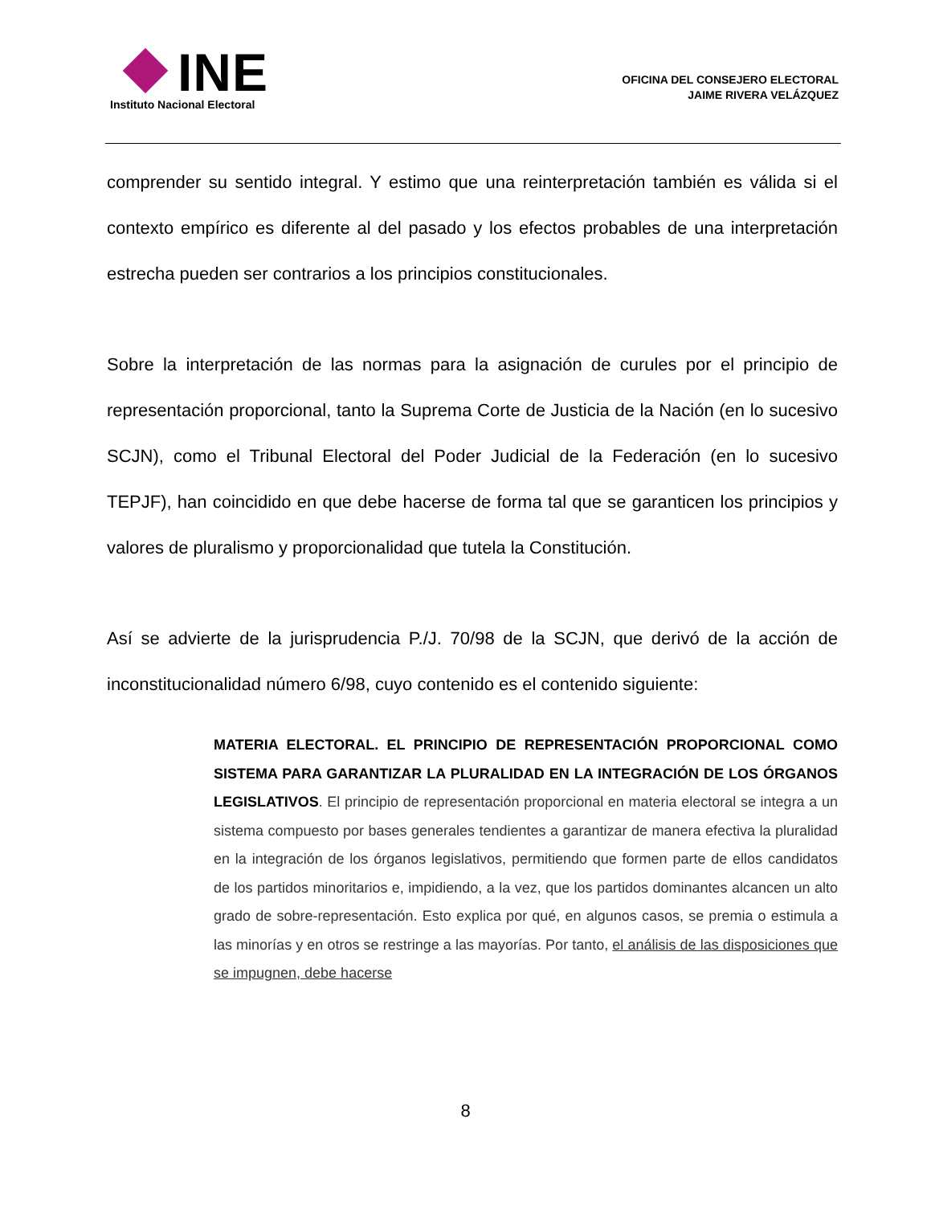INE
Instituto Nacional Electoral
OFICINA DEL CONSEJERO ELECTORAL
JAIME RIVERA VELÁZQUEZ
comprender su sentido integral. Y estimo que una reinterpretación también es válida si el contexto empírico es diferente al del pasado y los efectos probables de una interpretación estrecha pueden ser contrarios a los principios constitucionales.
Sobre la interpretación de las normas para la asignación de curules por el principio de representación proporcional, tanto la Suprema Corte de Justicia de la Nación (en lo sucesivo SCJN), como el Tribunal Electoral del Poder Judicial de la Federación (en lo sucesivo TEPJF), han coincidido en que debe hacerse de forma tal que se garanticen los principios y valores de pluralismo y proporcionalidad que tutela la Constitución.
Así se advierte de la jurisprudencia P./J. 70/98 de la SCJN, que derivó de la acción de inconstitucionalidad número 6/98, cuyo contenido es el contenido siguiente:
MATERIA ELECTORAL. EL PRINCIPIO DE REPRESENTACIÓN PROPORCIONAL COMO SISTEMA PARA GARANTIZAR LA PLURALIDAD EN LA INTEGRACIÓN DE LOS ÓRGANOS LEGISLATIVOS. El principio de representación proporcional en materia electoral se integra a un sistema compuesto por bases generales tendientes a garantizar de manera efectiva la pluralidad en la integración de los órganos legislativos, permitiendo que formen parte de ellos candidatos de los partidos minoritarios e, impidiendo, a la vez, que los partidos dominantes alcancen un alto grado de sobre-representación. Esto explica por qué, en algunos casos, se premia o estimula a las minorías y en otros se restringe a las mayorías. Por tanto, el análisis de las disposiciones que se impugnen, debe hacerse
8